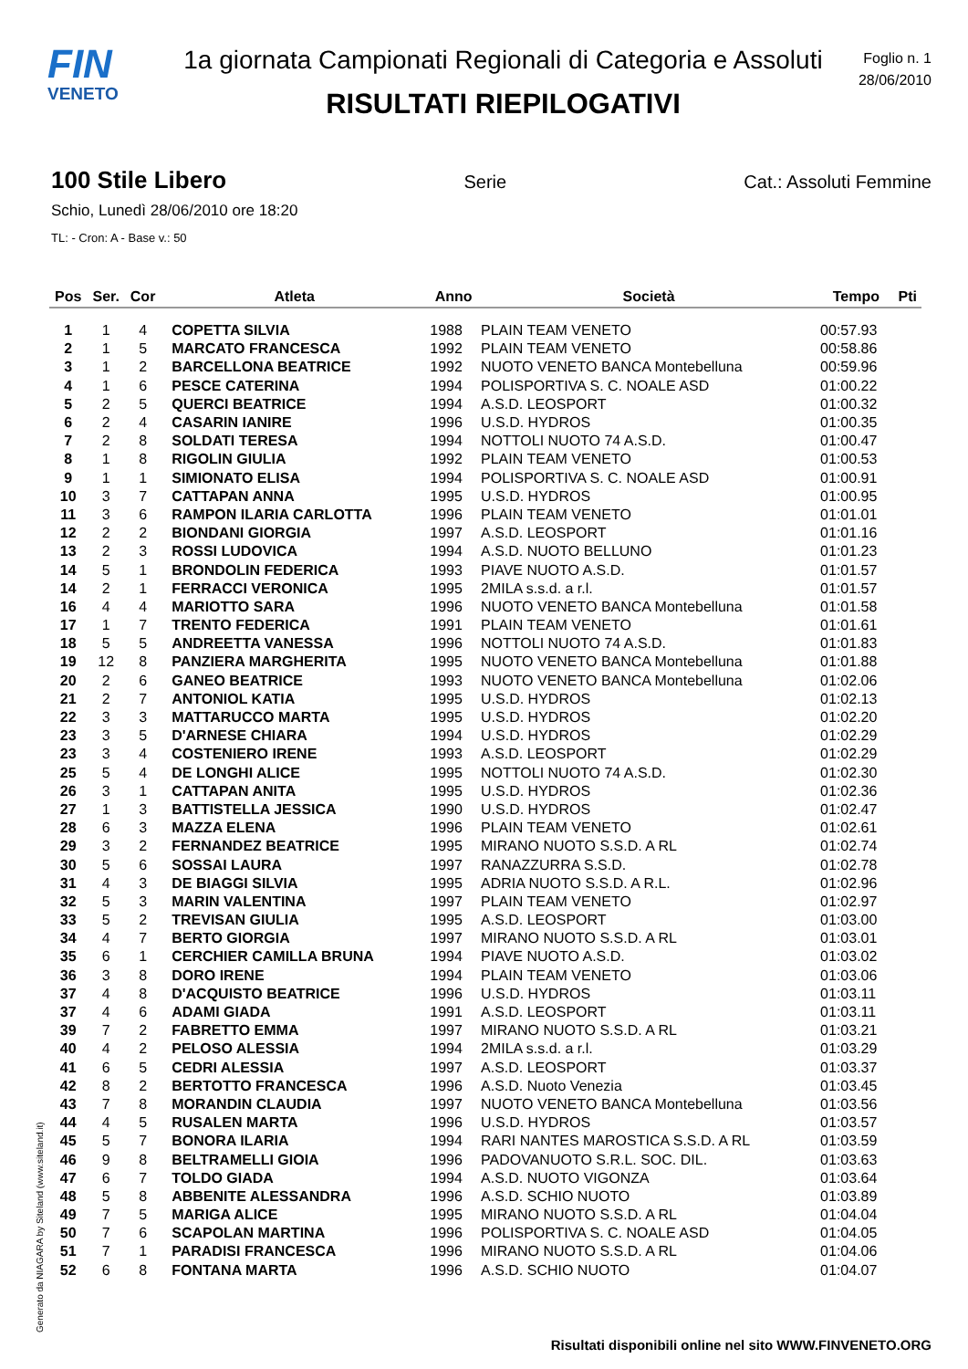FIN
VENETO
1a giornata Campionati Regionali di Categoria e Assoluti
RISULTATI RIEPILOGATIVI
Foglio n. 1
28/06/2010
100 Stile Libero Serie Cat.: Assoluti Femmine
Schio, Lunedì 28/06/2010 ore 18:20
TL: - Cron: A - Base v.: 50
| Pos | Ser. | Cor | Atleta | Anno | Società | Tempo | Pti |
| --- | --- | --- | --- | --- | --- | --- | --- |
| 1 | 1 | 4 | COPETTA SILVIA | 1988 | PLAIN TEAM VENETO | 00:57.93 | |
| 2 | 1 | 5 | MARCATO FRANCESCA | 1992 | PLAIN TEAM VENETO | 00:58.86 | |
| 3 | 1 | 2 | BARCELLONA BEATRICE | 1992 | NUOTO VENETO BANCA Montebelluna | 00:59.96 | |
| 4 | 1 | 6 | PESCE CATERINA | 1994 | POLISPORTIVA S. C. NOALE ASD | 01:00.22 | |
| 5 | 2 | 5 | QUERCI BEATRICE | 1994 | A.S.D. LEOSPORT | 01:00.32 | |
| 6 | 2 | 4 | CASARIN IANIRE | 1996 | U.S.D. HYDROS | 01:00.35 | |
| 7 | 2 | 8 | SOLDATI TERESA | 1994 | NOTTOLI NUOTO 74 A.S.D. | 01:00.47 | |
| 8 | 1 | 8 | RIGOLIN GIULIA | 1992 | PLAIN TEAM VENETO | 01:00.53 | |
| 9 | 1 | 1 | SIMIONATO ELISA | 1994 | POLISPORTIVA S. C. NOALE ASD | 01:00.91 | |
| 10 | 3 | 7 | CATTAPAN ANNA | 1995 | U.S.D. HYDROS | 01:00.95 | |
| 11 | 3 | 6 | RAMPON ILARIA CARLOTTA | 1996 | PLAIN TEAM VENETO | 01:01.01 | |
| 12 | 2 | 2 | BIONDANI GIORGIA | 1997 | A.S.D. LEOSPORT | 01:01.16 | |
| 13 | 2 | 3 | ROSSI LUDOVICA | 1994 | A.S.D. NUOTO BELLUNO | 01:01.23 | |
| 14 | 5 | 1 | BRONDOLIN FEDERICA | 1993 | PIAVE NUOTO A.S.D. | 01:01.57 | |
| 14 | 2 | 1 | FERRACCI VERONICA | 1995 | 2MILA s.s.d. a r.l. | 01:01.57 | |
| 16 | 4 | 4 | MARIOTTO SARA | 1996 | NUOTO VENETO BANCA Montebelluna | 01:01.58 | |
| 17 | 1 | 7 | TRENTO FEDERICA | 1991 | PLAIN TEAM VENETO | 01:01.61 | |
| 18 | 5 | 5 | ANDREETTA VANESSA | 1996 | NOTTOLI NUOTO 74 A.S.D. | 01:01.83 | |
| 19 | 12 | 8 | PANZIERA MARGHERITA | 1995 | NUOTO VENETO BANCA Montebelluna | 01:01.88 | |
| 20 | 2 | 6 | GANEO BEATRICE | 1993 | NUOTO VENETO BANCA Montebelluna | 01:02.06 | |
| 21 | 2 | 7 | ANTONIOL KATIA | 1995 | U.S.D. HYDROS | 01:02.13 | |
| 22 | 3 | 3 | MATTARUCCO MARTA | 1995 | U.S.D. HYDROS | 01:02.20 | |
| 23 | 3 | 5 | D'ARNESE CHIARA | 1994 | U.S.D. HYDROS | 01:02.29 | |
| 23 | 3 | 4 | COSTENIERO IRENE | 1993 | A.S.D. LEOSPORT | 01:02.29 | |
| 25 | 5 | 4 | DE LONGHI ALICE | 1995 | NOTTOLI NUOTO 74 A.S.D. | 01:02.30 | |
| 26 | 3 | 1 | CATTAPAN ANITA | 1995 | U.S.D. HYDROS | 01:02.36 | |
| 27 | 1 | 3 | BATTISTELLA JESSICA | 1990 | U.S.D. HYDROS | 01:02.47 | |
| 28 | 6 | 3 | MAZZA ELENA | 1996 | PLAIN TEAM VENETO | 01:02.61 | |
| 29 | 3 | 2 | FERNANDEZ BEATRICE | 1995 | MIRANO NUOTO S.S.D. A RL | 01:02.74 | |
| 30 | 5 | 6 | SOSSAI LAURA | 1997 | RANAZZURRA S.S.D. | 01:02.78 | |
| 31 | 4 | 3 | DE BIAGGI SILVIA | 1995 | ADRIA NUOTO S.S.D. A R.L. | 01:02.96 | |
| 32 | 5 | 3 | MARIN VALENTINA | 1997 | PLAIN TEAM VENETO | 01:02.97 | |
| 33 | 5 | 2 | TREVISAN GIULIA | 1995 | A.S.D. LEOSPORT | 01:03.00 | |
| 34 | 4 | 7 | BERTO GIORGIA | 1997 | MIRANO NUOTO S.S.D. A RL | 01:03.01 | |
| 35 | 6 | 1 | CERCHIER CAMILLA BRUNA | 1994 | PIAVE NUOTO A.S.D. | 01:03.02 | |
| 36 | 3 | 8 | DORO IRENE | 1994 | PLAIN TEAM VENETO | 01:03.06 | |
| 37 | 4 | 8 | D'ACQUISTO BEATRICE | 1996 | U.S.D. HYDROS | 01:03.11 | |
| 37 | 4 | 6 | ADAMI GIADA | 1991 | A.S.D. LEOSPORT | 01:03.11 | |
| 39 | 7 | 2 | FABRETTO EMMA | 1997 | MIRANO NUOTO S.S.D. A RL | 01:03.21 | |
| 40 | 4 | 2 | PELOSO ALESSIA | 1994 | 2MILA s.s.d. a r.l. | 01:03.29 | |
| 41 | 6 | 5 | CEDRI ALESSIA | 1997 | A.S.D. LEOSPORT | 01:03.37 | |
| 42 | 8 | 2 | BERTOTTO FRANCESCA | 1996 | A.S.D. Nuoto Venezia | 01:03.45 | |
| 43 | 7 | 8 | MORANDIN CLAUDIA | 1997 | NUOTO VENETO BANCA Montebelluna | 01:03.56 | |
| 44 | 4 | 5 | RUSALEN MARTA | 1996 | U.S.D. HYDROS | 01:03.57 | |
| 45 | 5 | 7 | BONORA ILARIA | 1994 | RARI NANTES MAROSTICA S.S.D. A RL | 01:03.59 | |
| 46 | 9 | 8 | BELTRAMELLI GIOIA | 1996 | PADOVANUOTO S.R.L. SOC. DIL. | 01:03.63 | |
| 47 | 6 | 7 | TOLDO GIADA | 1994 | A.S.D. NUOTO VIGONZA | 01:03.64 | |
| 48 | 5 | 8 | ABBENITE ALESSANDRA | 1996 | A.S.D. SCHIO NUOTO | 01:03.89 | |
| 49 | 7 | 5 | MARIGA ALICE | 1995 | MIRANO NUOTO S.S.D. A RL | 01:04.04 | |
| 50 | 7 | 6 | SCAPOLAN MARTINA | 1996 | POLISPORTIVA S. C. NOALE ASD | 01:04.05 | |
| 51 | 7 | 1 | PARADISI FRANCESCA | 1996 | MIRANO NUOTO S.S.D. A RL | 01:04.06 | |
| 52 | 6 | 8 | FONTANA MARTA | 1996 | A.S.D. SCHIO NUOTO | 01:04.07 | |
Generato da NIAGARA by Siteland (www.siteland.it)
Risultati disponibili online nel sito WWW.FINVENETO.ORG